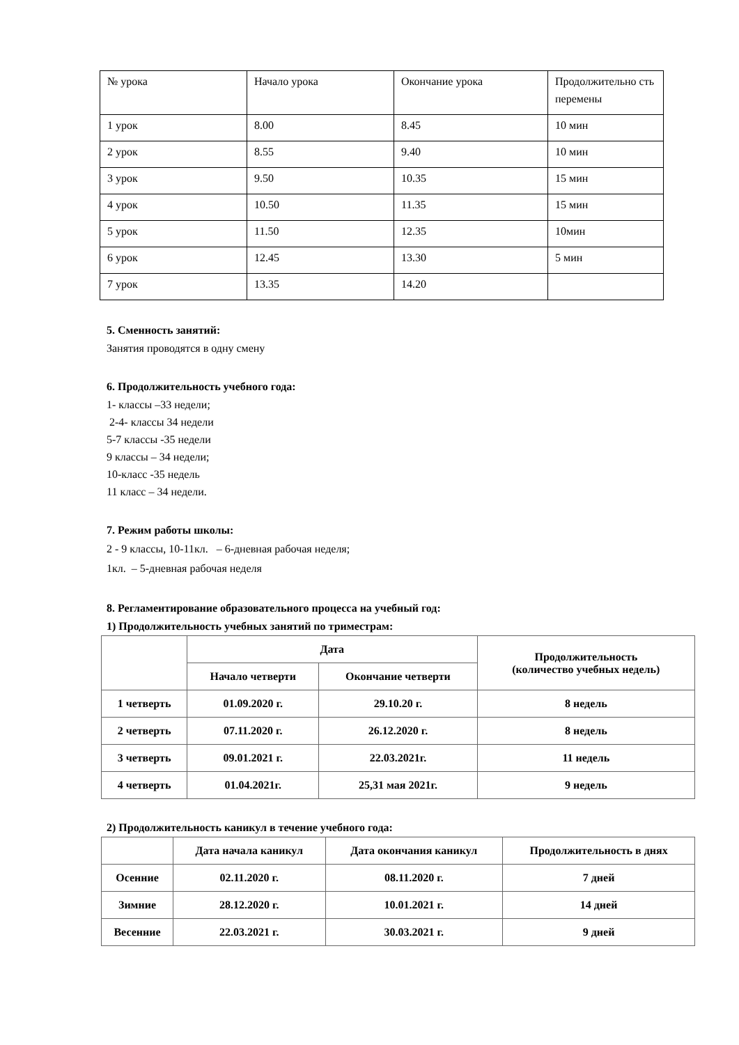| № урока | Начало урока | Окончание урока | Продолжительно сть перемены |
| 1 урок | 8.00 | 8.45 | 10 мин |
| 2 урок | 8.55 | 9.40 | 10 мин |
| 3 урок | 9.50 | 10.35 | 15 мин |
| 4 урок | 10.50 | 11.35 | 15 мин |
| 5 урок | 11.50 | 12.35 | 10мин |
| 6 урок | 12.45 | 13.30 | 5 мин |
| 7 урок | 13.35 | 14.20 | |
5. Сменность занятий:
Занятия проводятся в одну смену
6. Продолжительность учебного года:
1- классы –33 недели;
2-4- классы 34 недели
5-7 классы -35 недели
9 классы – 34 недели;
10-класс -35 недель
11 класс – 34 недели.
7. Режим работы школы:
2 - 9 классы, 10-11кл. – 6-дневная рабочая неделя;
1кл. – 5-дневная рабочая неделя
8. Регламентирование образовательного процесса на учебный год:
1) Продолжительность учебных занятий по триместрам:
| | Дата | | Продолжительность (количество учебных недель) |
| | Начало четверти | Окончание четверти | |
| 1 четверть | 01.09.2020 г. | 29.10.20 г. | 8 недель |
| 2 четверть | 07.11.2020 г. | 26.12.2020 г. | 8 недель |
| 3 четверть | 09.01.2021 г. | 22.03.2021г. | 11 недель |
| 4 четверть | 01.04.2021г. | 25,31 мая 2021г. | 9 недель |
2) Продолжительность каникул в течение учебного года:
| | Дата начала каникул | Дата окончания каникул | Продолжительность в днях |
| Осенние | 02.11.2020 г. | 08.11.2020 г. | 7 дней |
| Зимние | 28.12.2020 г. | 10.01.2021 г. | 14 дней |
| Весенние | 22.03.2021 г. | 30.03.2021 г. | 9 дней |